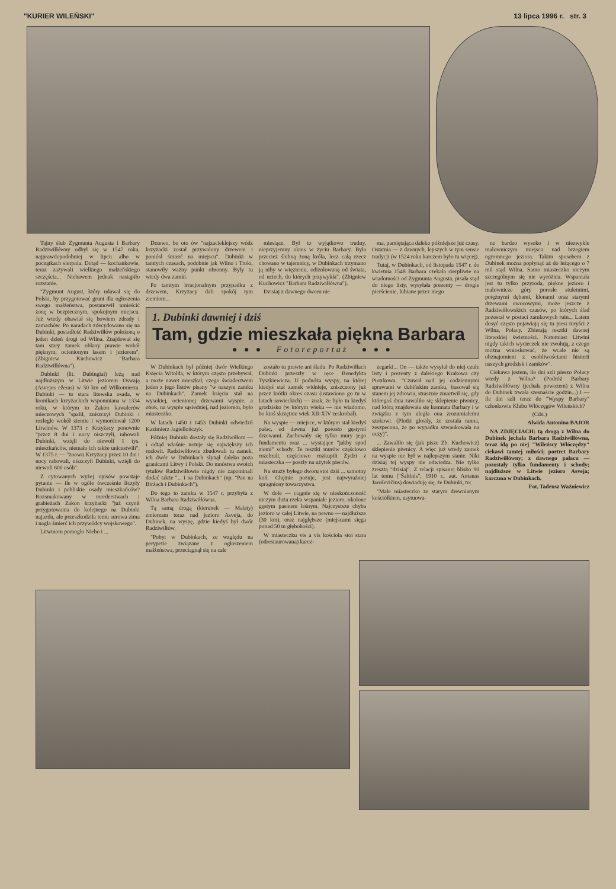"KURIER WILEŃSKI" 13 lipca 1996 r. str. 3
Tajny ślub Zygmunta Augusta i Barbary Radziwiłłówny odbył się w 1547 roku, najprawdopodobniej w lipcu albo w początkach sierpnia. Dotąd — kochankowie, teraz zażywali wielkiego małżeńskiego szczęścia... Niebawem jednak nastąpiło rozstanie.
"Zygmunt August, który udawał się do Polski, by przygotować grunt dla ogłoszenia swego małżeństwa, postanowił umieścić żonę w bezpiecznym, spokojnym miejscu. Już wtedy obawiał się bowiem zdrady i zamachów. Po naradach zdecydowano się na Dubinki, posiadłość Radziwiłłów położoną o jeden dzień drogi od Wilna. Znajdował się tam stary zamek oblany prawie wokół pięknym, ocienionym lasem i jeziorem". (Zbigniew Kuchowicz "Barbara Radziwiłłówna").
Dubinki (lit. Dubingiai) leżą nad najdłuższym w Litwie jeziorem Oswają (Asvejos ežeras) w 50 km od Wiłkomierza. Dubinki — to stara litewska osada, w kronikach krzyżackich wspomniana w 1334 roku, w którym to Zakon kawalerów mieczowych "spalił, zniszczył Dubinki i rozległe wokół ziemie i wymordował 1200 Litwinów. W 1373 r. Krzyżacy ponownie "przez 8 dni i nocy niszczyli, rabowali Dubinki, wzięli do niewoli 1 tys. mieszkańców, niemało ich także unicestwili". W 1375 r. — "znowu Krzyżacy przez 10 dni i nocy rabowali, niszczyli Dubinki, wzięli do niewoli 600 osób".
Z cytowanych wyżej opisów powstaje pytanie — ile w ogóle ówcześnie liczyły Dubinki i pobliskie osady mieszkańców? Rozsmakowany w morderstwach i grabieżach Zakon krzyżacki "już czynił przygotowania do kolejnego na Dubinki najazdu, ale przeszkodziła temu surowa zima i nagła śmierć ich przywódcy wojskowego".
Litwinom pomogło Niebo i ...
Drzewo, bo oto ów "najzacieklejszy wódz krzyżacki został przywalony drzewem i poniósł śmierć na miejscu". Dubinki w tamtych czasach, podobnie jak Wilno i Troki, stanowiły ważny punkt obronny. Były tu wtedy dwa zamki.
Po tamtym irracjonalnym przypadku z drzewem, Krzyżacy dali spokój tym ziemiom...
miesiące. Był to wyjątkowo trudny, nieprzyjemny okres w życiu Barbary. Była przecież ślubną żoną króla, lecz całą rzecz chowano w tajemnicy, w Dubinkach trzymano ją niby w więzieniu, odizolowaną od świata, od uciech, do których przywykła". (Zbigniew Kuchowicz "Barbara Radziwiłłówna").
Dzisiaj z dawnego dworu nie
ma, pamiętająca daleko późniejsze już czasy. Ostatnia — z dawnych, lepszych w tym sensie tradycji (w 1524 roku karczem było tu więcej).
Tutaj, w Dubinkach, od listopada 1547 r. do kwietnia 1548 Barbara czekała cierpliwie na wiadomości od Zygmunta Augusta, pisała stąd do niego listy, wysyłała prezenty — drogie pierścienie, lubiane przez niego
1. Dubinki dawniej i dziś
Tam, gdzie mieszkała piękna Barbara
● ● ● Fotoreportaż ● ● ●
W Dubinkach był później dwór Wielkiego Księcia Witolda, w którym często przebywał, a może nawet mieszkał, czego świadectwem jeden z jego listów pisany "w naszym zamku na Dubinkach". Zamek księcia stał na wysokiej, ocienionej drzewami wyspie, a obok, na wyspie sąsiedniej, nad jeziorem, było miasteczko.
W latach 1450 i 1453 Dubinki odwiedził Kazimierz Jagiellończyk.
Później Dubinki dostały się Radziwiłłom — i odtąd właśnie notuje się największy ich rozkwit. Radziwiłłowie zbudowali tu zamek, ich dwór w Dubinkach słynął daleko poza granicami Litwy i Polski. Do mnóstwa swoich tytułów Radziwiłłowie nigdy nie zapominali dodać także "... i na Dubinkach" (np. "Pan na Birżach i Dubinkach").
Do tego to zamku w 1547 r. przybyła z Wilna Barbara Radziwiłłówna.
Tą samą drogą (kierunek — Malaty) zmierzam teraz nad jezioro Asveja, do Dubinek, na wyspę, gdzie kiedyś był dwór Radziwiłłów.
"Pobyt w Dubinkach, ze względu na perypetie związane z ogłoszeniem małżeństwa, przeciągnął się na całe
zostało tu prawie ani śladu. Po Radziwiłłach Dubinki przeszły w ręce Benedykta Tyszkiewicza. U podnóża wyspy, na której kiedyś stał zamek widnieje, zniszczony już przez krótki okres czasu (ustawiono go tu w latach sowieckich) — znak, że było tu kiedyś grodzisko (w którym wieku — nie wiadomo, bo ktoś skrzętnie wiek XII-XIV zeskrobał).
Na wyspie — miejsce, w którym stał kiedyś pałac, od dawna już porosło gęstymi drzewami. Zachowały się tylko mury jego fundamentu oraz ... wystające "jakby spod ziemi" schody. Te resztki murów częściowo rozebrali, częściowo rozkupili Żydzi z miasteczka — poszły na użytek pieców.
Na straży byłego dworu stoi dziś ... samotny koń. Chętnie pozuje, jest najwyraźniej spragniony towarzystwa.
W dole — ciągnie się w nieskończoność niczym duża rzeka wspaniałe jezioro, okolone gęstym pasmem leśnym. Najczystsze chyba jezioro w całej Litwie, na pewno — najdłuższe (30 km), oraz najgłębsze (miejscami sięga ponad 50 m głębokości).
W miasteczku vis a vis kościoła stoi stara (odrestaurowana) karcz-
zegarki... On — także wysyłał do niej czułe listy i prezenty z dalekiego Krakowa czy Piotrkowa. "Czuwał nad jej codziennymi sprawami w dubińskim zamku, frasował się stanem jej zdrowia, strasznie zmartwił się, gdy któregoś dnia zawaliło się sklepienie piwnicy, nad którą znajdowała się komnata Barbary i w związku z tym uległa ona zrozumiałemu szokowi. (Plotki głosiły, że została ranna, zeszpecona, że po wypadku szwankowała na oczy)".
... Zawaliło się (jak pisze Zb. Kuchowicz) sklepienie piwnicy. A więc już wtedy zamek na wyspie nie był w najlepszym stanie. Nikt dzisiaj tej wyspy nie odwiedza. Nie tylko zresztą "dzisiaj". Z relacji spisanej blisko 90 lat temu ("Šaltinis", 1910 r., aut. Antanas Jaroševičius) dowiaduję się, że Dubinki, to:
"Małe miasteczko ze starym drewnianym kościółkiem, usytuowa-
ne bardzo wysoko i w niezwykle malowniczym miejscu nad brzegiem ogromnego jeziora. Takim sposobem z Dubinek można popłynąć aż do leżącego o 7 mil stąd Wilna. Samo miasteczko niczym szczególnym się nie wyróżnia. Wspaniała jest tu tylko przyroda, piękne jezioro i malownicze góry porosłe stuletnimi, potężnymi dębami, klonami oraz starymi drzewami owocowymi, może jeszcze z Radziwiłłowskich czasów, po których ślad pozostał w postaci zamkowych ruin... Latem dosyć często pojawiają się tu piesi turyści z Wilna, Polacy. Zbierają resztki dawnej litewskiej świetności. Natomiast Litwini nigdy takich wycieczek nie zwołują, z czego można wnioskować, że wcale nie są obznajomieni z osobliwościami historii naszych grodzisk i zamków".
Ciekawa jestem, ile dni szli pieszo Polacy wtedy z Wilna? (Podróż Barbary Radziwiłłówny (jechała powozem) z Wilna do Dubinek trwała szesnaście godzin...) I — ile dni szli teraz do "Wyspy Barbary" członkowie Klubu Włóczęgów Wileńskich?
(Cdn.)
Alwida Antonina BAJOR
NA ZDJĘCIACH: tą drogą z Wilna do Dubinek jechała Barbara Radziwiłłówna, teraz idą po niej "Wileńscy Włóczędzy" ciekawi tamtej miłości; portret Barbary Radziwiłłówny; z dawnego pałacu — pozostały tylko fundamenty i schody; najdłuższe w Litwie jezioro Asveja; karczma w Dubinkach.
Fot. Tadeusz Ważniewicz